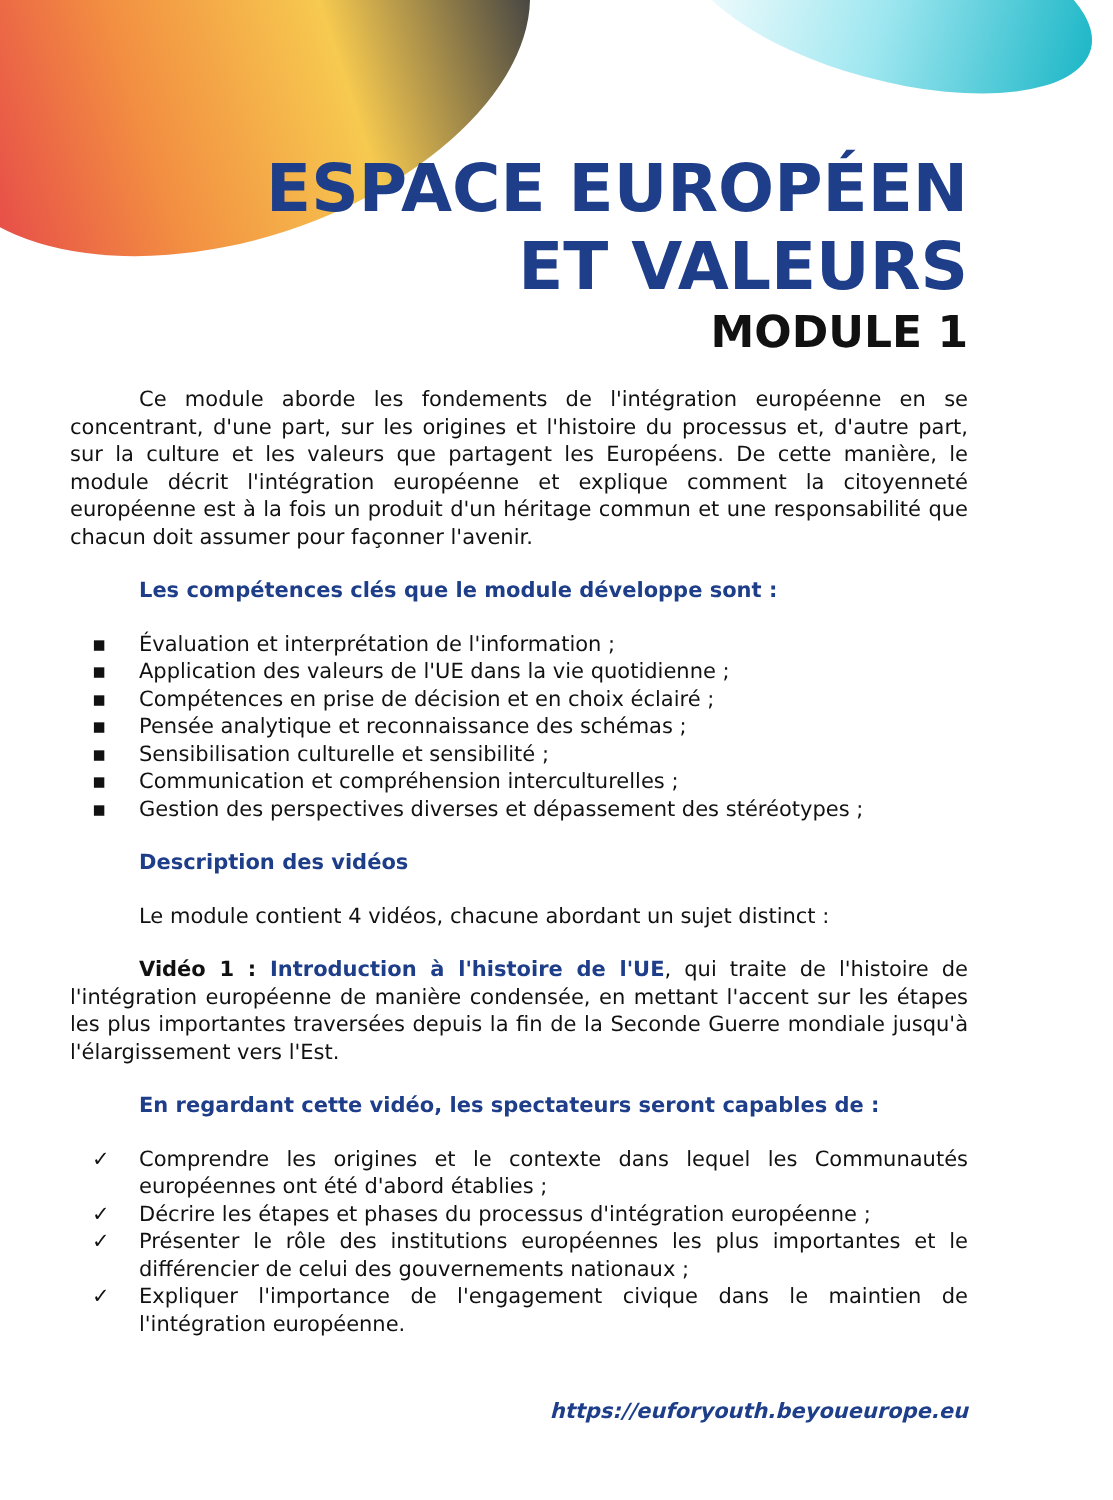ESPACE EUROPÉEN
ET VALEURS
MODULE 1
Ce module aborde les fondements de l'intégration européenne en se concentrant, d'une part, sur les origines et l'histoire du processus et, d'autre part, sur la culture et les valeurs que partagent les Européens. De cette manière, le module décrit l'intégration européenne et explique comment la citoyenneté européenne est à la fois un produit d'un héritage commun et une responsabilité que chacun doit assumer pour façonner l'avenir.
Les compétences clés que le module développe sont :
▪ Évaluation et interprétation de l'information ;
▪ Application des valeurs de l'UE dans la vie quotidienne ;
▪ Compétences en prise de décision et en choix éclairé ;
▪ Pensée analytique et reconnaissance des schémas ;
▪ Sensibilisation culturelle et sensibilité ;
▪ Communication et compréhension interculturelles ;
▪ Gestion des perspectives diverses et dépassement des stéréotypes ;
Description des vidéos
Le module contient 4 vidéos, chacune abordant un sujet distinct :
Vidéo 1 : Introduction à l'histoire de l'UE, qui traite de l'histoire de l'intégration européenne de manière condensée, en mettant l'accent sur les étapes les plus importantes traversées depuis la fin de la Seconde Guerre mondiale jusqu'à l'élargissement vers l'Est.
En regardant cette vidéo, les spectateurs seront capables de :
✓ Comprendre les origines et le contexte dans lequel les Communautés européennes ont été d'abord établies ;
✓ Décrire les étapes et phases du processus d'intégration européenne ;
✓ Présenter le rôle des institutions européennes les plus importantes et le différencier de celui des gouvernements nationaux ;
✓ Expliquer l'importance de l'engagement civique dans le maintien de l'intégration européenne.
https://euforyouth.beyoueurope.eu